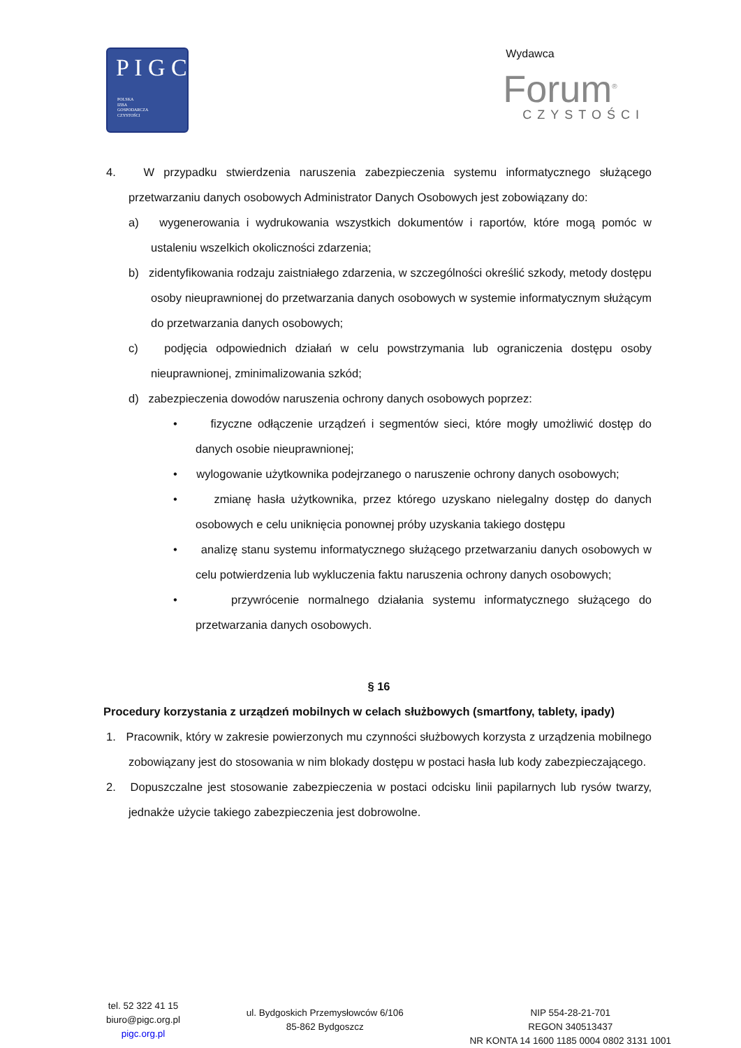P I G C
POLSKA
IZBA
GOSPODARCZA
CZYSTOŚCI
Wydawca
Forum<sup>®</sup>
CZYSTOŚCI
4. W przypadku stwierdzenia naruszenia zabezpieczenia systemu informatycznego służącego przetwarzaniu danych osobowych Administrator Danych Osobowych jest zobowiązany do:
a) wygenerowania i wydrukowania wszystkich dokumentów i raportów, które mogą pomóc w ustaleniu wszelkich okoliczności zdarzenia;
b) zidentyfikowania rodzaju zaistniałego zdarzenia, w szczególności określić szkody, metody dostępu osoby nieuprawnionej do przetwarzania danych osobowych w systemie informatycznym służącym do przetwarzania danych osobowych;
c) podjęcia odpowiednich działań w celu powstrzymania lub ograniczenia dostępu osoby nieuprawnionej, zminimalizowania szkód;
d) zabezpieczenia dowodów naruszenia ochrony danych osobowych poprzez:
• fizyczne odłączenie urządzeń i segmentów sieci, które mogły umożliwić dostęp do danych osobie nieuprawnionej;
• wylogowanie użytkownika podejrzanego o naruszenie ochrony danych osobowych;
• zmianę hasła użytkownika, przez którego uzyskano nielegalny dostęp do danych osobowych e celu uniknięcia ponownej próby uzyskania takiego dostępu
• analizę stanu systemu informatycznego służącego przetwarzaniu danych osobowych w celu potwierdzenia lub wykluczenia faktu naruszenia ochrony danych osobowych;
• przywrócenie normalnego działania systemu informatycznego służącego do przetwarzania danych osobowych.
§ 16
Procedury korzystania z urządzeń mobilnych w celach służbowych (smartfony, tablety, ipady)
1. Pracownik, który w zakresie powierzonych mu czynności służbowych korzysta z urządzenia mobilnego zobowiązany jest do stosowania w nim blokady dostępu w postaci hasła lub kody zabezpieczającego.
2. Dopuszczalne jest stosowanie zabezpieczenia w postaci odcisku linii papilarnych lub rysów twarzy, jednakże użycie takiego zabezpieczenia jest dobrowolne.
tel. 52 322 41 15
biuro@pigc.org.pl
pigc.org.pl
ul. Bydgoskich Przemysłowców 6/106
85-862 Bydgoszcz
NIP 554-28-21-701
REGON 340513437
NR KONTA 14 1600 1185 0004 0802 3131 1001